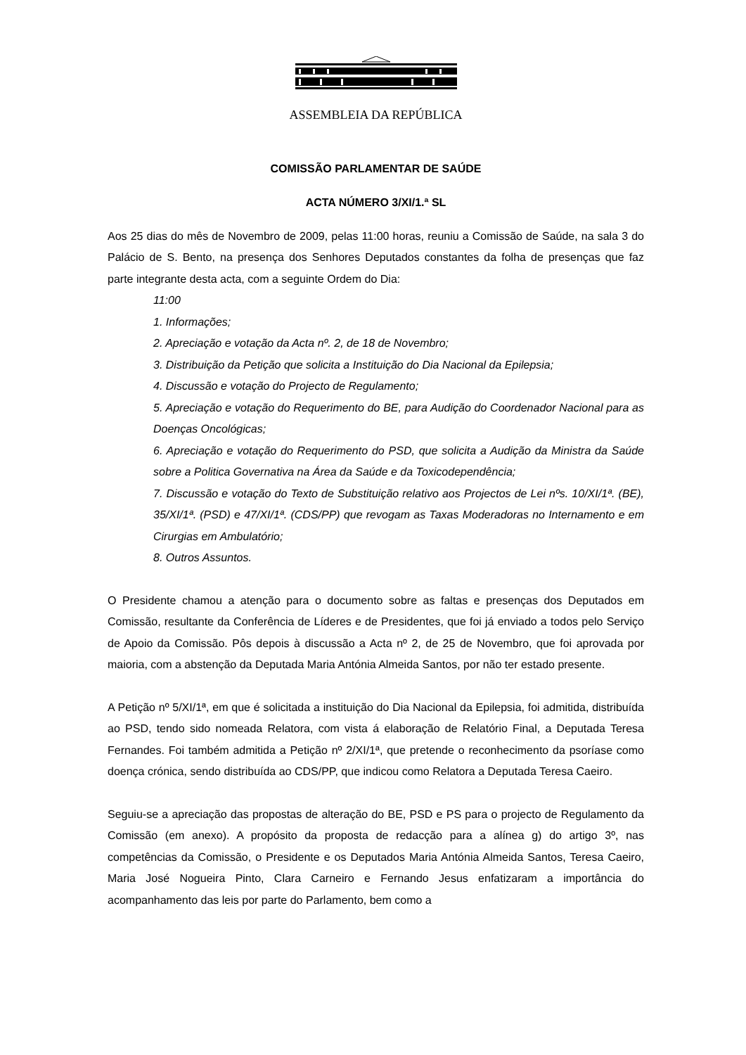ASSEMBLEIA DA REPÚBLICA
COMISSÃO PARLAMENTAR DE SAÚDE
ACTA NÚMERO 3/XI/1.ª SL
Aos 25 dias do mês de Novembro de 2009, pelas 11:00 horas, reuniu a Comissão de Saúde, na sala 3 do Palácio de S. Bento, na presença dos Senhores Deputados constantes da folha de presenças que faz parte integrante desta acta, com a seguinte Ordem do Dia:
11:00
1. Informações;
2. Apreciação e votação da Acta nº. 2, de 18 de Novembro;
3. Distribuição da Petição que solicita a Instituição do Dia Nacional da Epilepsia;
4. Discussão e votação do Projecto de Regulamento;
5. Apreciação e votação do Requerimento do BE, para Audição do Coordenador Nacional para as Doenças Oncológicas;
6. Apreciação e votação do Requerimento do PSD, que solicita a Audição da Ministra da Saúde sobre a Politica Governativa na Área da Saúde e da Toxicodependência;
7. Discussão e votação do Texto de Substituição relativo aos Projectos de Lei nºs. 10/XI/1ª. (BE), 35/XI/1ª. (PSD) e 47/XI/1ª. (CDS/PP) que revogam as Taxas Moderadoras no Internamento e em Cirurgias em Ambulatório;
8. Outros Assuntos.
O Presidente chamou a atenção para o documento sobre as faltas e presenças dos Deputados em Comissão, resultante da Conferência de Líderes e de Presidentes, que foi já enviado a todos pelo Serviço de Apoio da Comissão. Pôs depois à discussão a Acta nº 2, de 25 de Novembro, que foi aprovada por maioria, com a abstenção da Deputada Maria Antónia Almeida Santos, por não ter estado presente.
A Petição nº 5/XI/1ª, em que é solicitada a instituição do Dia Nacional da Epilepsia, foi admitida, distribuída ao PSD, tendo sido nomeada Relatora, com vista á elaboração de Relatório Final, a Deputada Teresa Fernandes. Foi também admitida a Petição nº 2/XI/1ª, que pretende o reconhecimento da psoríase como doença crónica, sendo distribuída ao CDS/PP, que indicou como Relatora a Deputada Teresa Caeiro.
Seguiu-se a apreciação das propostas de alteração do BE, PSD e PS para o projecto de Regulamento da Comissão (em anexo). A propósito da proposta de redacção para a alínea g) do artigo 3º, nas competências da Comissão, o Presidente e os Deputados Maria Antónia Almeida Santos, Teresa Caeiro, Maria José Nogueira Pinto, Clara Carneiro e Fernando Jesus enfatizaram a importância do acompanhamento das leis por parte do Parlamento, bem como a